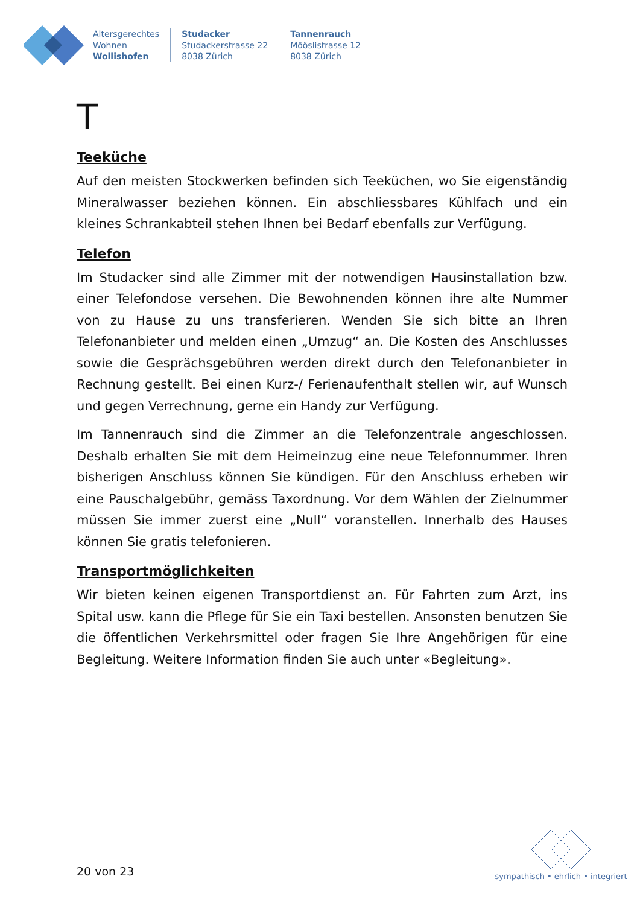Altersgerechtes
Wohnen
Wollishofen
Studacker
Studackerstrasse 22
8038 Zürich
Tannenrauch
Mööslistrasse 12
8038 Zürich
T
Teeküche
Auf den meisten Stockwerken befinden sich Teeküchen, wo Sie eigenständig Mineralwasser beziehen können. Ein abschliessbares Kühlfach und ein kleines Schrankabteil stehen Ihnen bei Bedarf ebenfalls zur Verfügung.
Telefon
Im Studacker sind alle Zimmer mit der notwendigen Hausinstallation bzw. einer Telefondose versehen. Die Bewohnenden können ihre alte Nummer von zu Hause zu uns transferieren. Wenden Sie sich bitte an Ihren Telefonanbieter und melden einen „Umzug“ an. Die Kosten des Anschlusses sowie die Gesprächsgebühren werden direkt durch den Telefonanbieter in Rechnung gestellt. Bei einen Kurz-/ Ferienaufenthalt stellen wir, auf Wunsch und gegen Verrechnung, gerne ein Handy zur Verfügung.
Im Tannenrauch sind die Zimmer an die Telefonzentrale angeschlossen. Deshalb erhalten Sie mit dem Heimeinzug eine neue Telefonnummer. Ihren bisherigen Anschluss können Sie kündigen. Für den Anschluss erheben wir eine Pauschalgebühr, gemäss Taxordnung. Vor dem Wählen der Zielnummer müssen Sie immer zuerst eine „Null“ voranstellen. Innerhalb des Hauses können Sie gratis telefonieren.
Transportmöglichkeiten
Wir bieten keinen eigenen Transportdienst an. Für Fahrten zum Arzt, ins Spital usw. kann die Pflege für Sie ein Taxi bestellen. Ansonsten benutzen Sie die öffentlichen Verkehrsmittel oder fragen Sie Ihre Angehörigen für eine Begleitung. Weitere Information finden Sie auch unter «Begleitung».
20 von 23
sympathisch • ehrlich • integriert